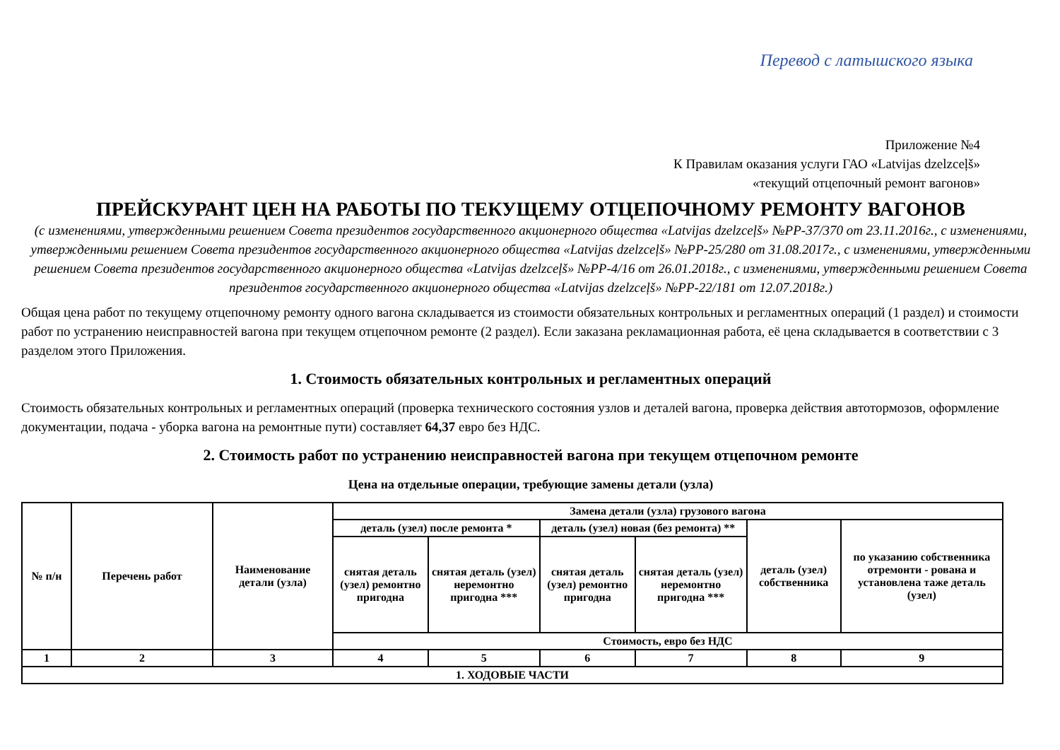Перевод с латышского языка
Приложение №4
К Правилам оказания услуги ГАО «Latvijas dzelzceļš»
«текущий отцепочный ремонт вагонов»
ПРЕЙСКУРАНТ ЦЕН НА РАБОТЫ ПО ТЕКУЩЕМУ ОТЦЕПОЧНОМУ РЕМОНТУ ВАГОНОВ
(с изменениями, утвержденными решением Совета президентов государственного акционерного общества «Latvijas dzelzceļš» №PP-37/370 от 23.11.2016г., с изменениями, утвержденными решением Совета президентов государственного акционерного общества «Latvijas dzelzceļš» №PP-25/280 от 31.08.2017г., с изменениями, утвержденными решением Совета президентов государственного акционерного общества «Latvijas dzelzceļš» №PP-4/16 от 26.01.2018г., с изменениями, утвержденными решением Совета президентов государственного акционерного общества «Latvijas dzelzceļš» №PP-22/181 от 12.07.2018г.)
Общая цена работ по текущему отцепочному ремонту одного вагона складывается из стоимости обязательных контрольных и регламентных операций (1 раздел) и стоимости работ по устранению неисправностей вагона при текущем отцепочном ремонте (2 раздел). Если заказана рекламационная работа, её цена складывается в соответствии с 3 разделом этого Приложения.
1. Стоимость обязательных контрольных и регламентных операций
Стоимость обязательных контрольных и регламентных операций (проверка технического состояния узлов и деталей вагона, проверка действия автотормозов, оформление документации, подача - уборка вагона на ремонтные пути) составляет 64,37 евро без НДС.
2. Стоимость работ по устранению неисправностей вагона при текущем отцепочном ремонте
Цена на отдельные операции, требующие замены детали (узла)
| № п/н | Перечень работ | Наименование детали (узла) | Замена детали (узла) грузового вагона | | | | | |
| --- | --- | --- | --- | --- | --- | --- | --- | --- |
| | | | деталь (узел) после ремонта * | | деталь (узел) новая (без ремонта) ** | | деталь (узел) собственника | по указанию собственника отремонти - рована и установлена таже деталь (узел) |
| | | | снятая деталь (узел) ремонтно пригодна | снятая деталь (узел) неремонтно пригодна *** | снятая деталь (узел) ремонтно пригодна | снятая деталь (узел) неремонтно пригодна *** | | |
| | | | Стоимость, евро без НДС | | | | | |
| 1 | 2 | 3 | 4 | 5 | 6 | 7 | 8 | 9 |
| 1. ХОДОВЫЕ ЧАСТИ | | | | | | | | |